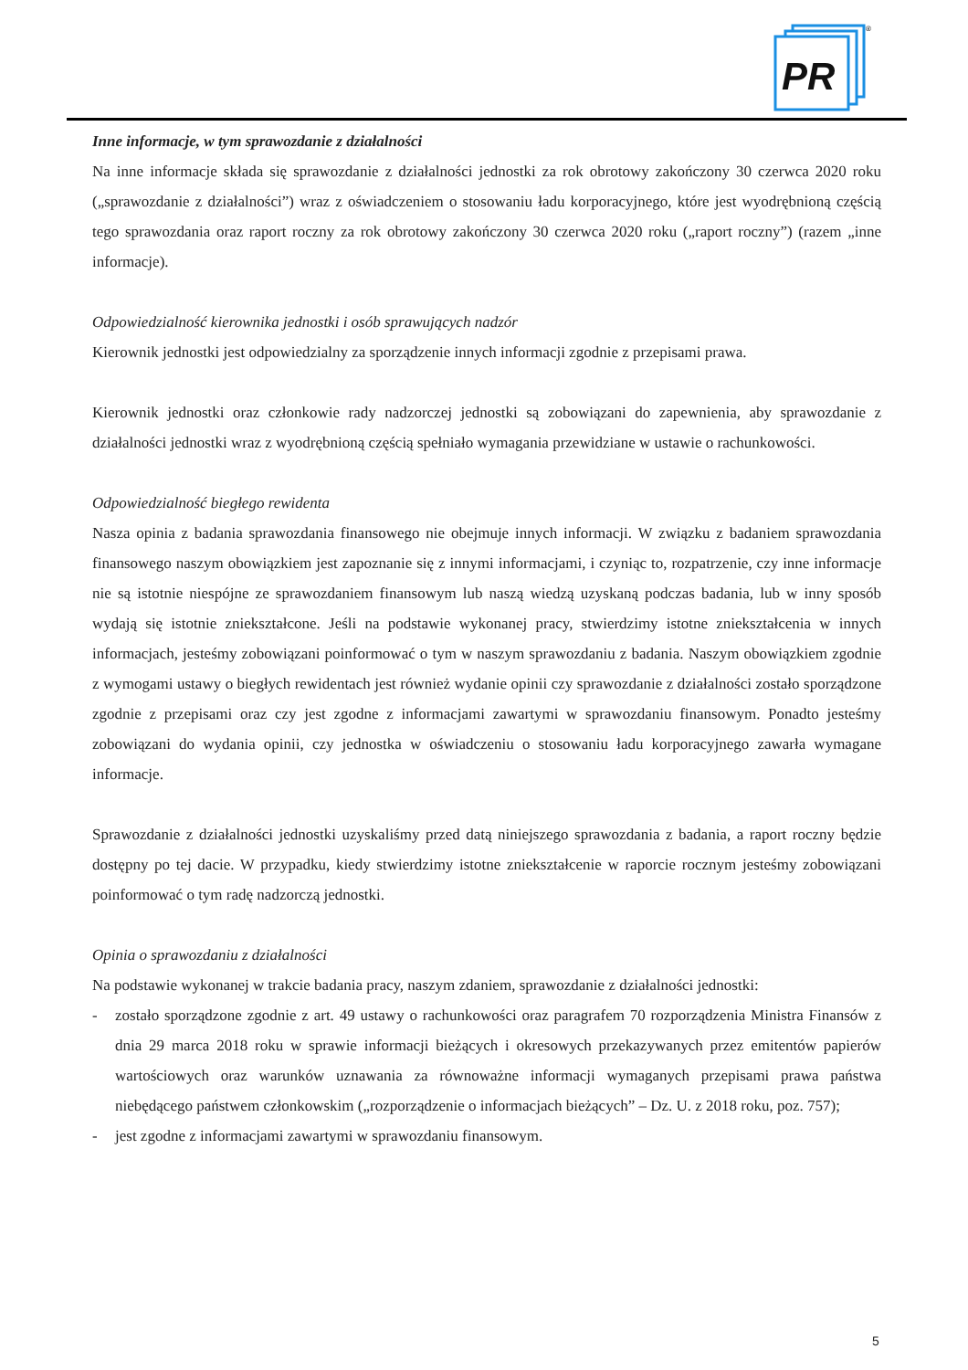PR
®
Inne informacje, w tym sprawozdanie z działalności
Na inne informacje składa się sprawozdanie z działalności jednostki za rok obrotowy zakończony 30 czerwca 2020 roku („sprawozdanie z działalności”) wraz z oświadczeniem o stosowaniu ładu korporacyjnego, które jest wyodrębnioną częścią tego sprawozdania oraz raport roczny za rok obrotowy zakończony 30 czerwca 2020 roku („raport roczny”) (razem „inne informacje).
Odpowiedzialność kierownika jednostki i osób sprawujących nadzór
Kierownik jednostki jest odpowiedzialny za sporządzenie innych informacji zgodnie z przepisami prawa.
Kierownik jednostki oraz członkowie rady nadzorczej jednostki są zobowiązani do zapewnienia, aby sprawozdanie z działalności jednostki wraz z wyodrębnioną częścią spełniało wymagania przewidziane w ustawie o rachunkowości.
Odpowiedzialność biegłego rewidenta
Nasza opinia z badania sprawozdania finansowego nie obejmuje innych informacji. W związku z badaniem sprawozdania finansowego naszym obowiązkiem jest zapoznanie się z innymi informacjami, i czyniąc to, rozpatrzenie, czy inne informacje nie są istotnie niespójne ze sprawozdaniem finansowym lub naszą wiedzą uzyskaną podczas badania, lub w inny sposób wydają się istotnie zniekształcone. Jeśli na podstawie wykonanej pracy, stwierdzimy istotne zniekształcenia w innych informacjach, jesteśmy zobowiązani poinformować o tym w naszym sprawozdaniu z badania. Naszym obowiązkiem zgodnie z wymogami ustawy o biegłych rewidentach jest również wydanie opinii czy sprawozdanie z działalności zostało sporządzone zgodnie z przepisami oraz czy jest zgodne z informacjami zawartymi w sprawozdaniu finansowym. Ponadto jesteśmy zobowiązani do wydania opinii, czy jednostka w oświadczeniu o stosowaniu ładu korporacyjnego zawarła wymagane informacje.
Sprawozdanie z działalności jednostki uzyskaliśmy przed datą niniejszego sprawozdania z badania, a raport roczny będzie dostępny po tej dacie. W przypadku, kiedy stwierdzimy istotne zniekształcenie w raporcie rocznym jesteśmy zobowiązani poinformować o tym radę nadzorczą jednostki.
Opinia o sprawozdaniu z działalności
Na podstawie wykonanej w trakcie badania pracy, naszym zdaniem, sprawozdanie z działalności jednostki:
- zostało sporządzone zgodnie z art. 49 ustawy o rachunkowości oraz paragrafem 70 rozporządzenia Ministra Finansów z dnia 29 marca 2018 roku w sprawie informacji bieżących i okresowych przekazywanych przez emitentów papierów wartościowych oraz warunków uznawania za równoważne informacji wymaganych przepisami prawa państwa niebędącego państwem członkowskim („rozporządzenie o informacjach bieżących” – Dz. U. z 2018 roku, poz. 757);
- jest zgodne z informacjami zawartymi w sprawozdaniu finansowym.
5